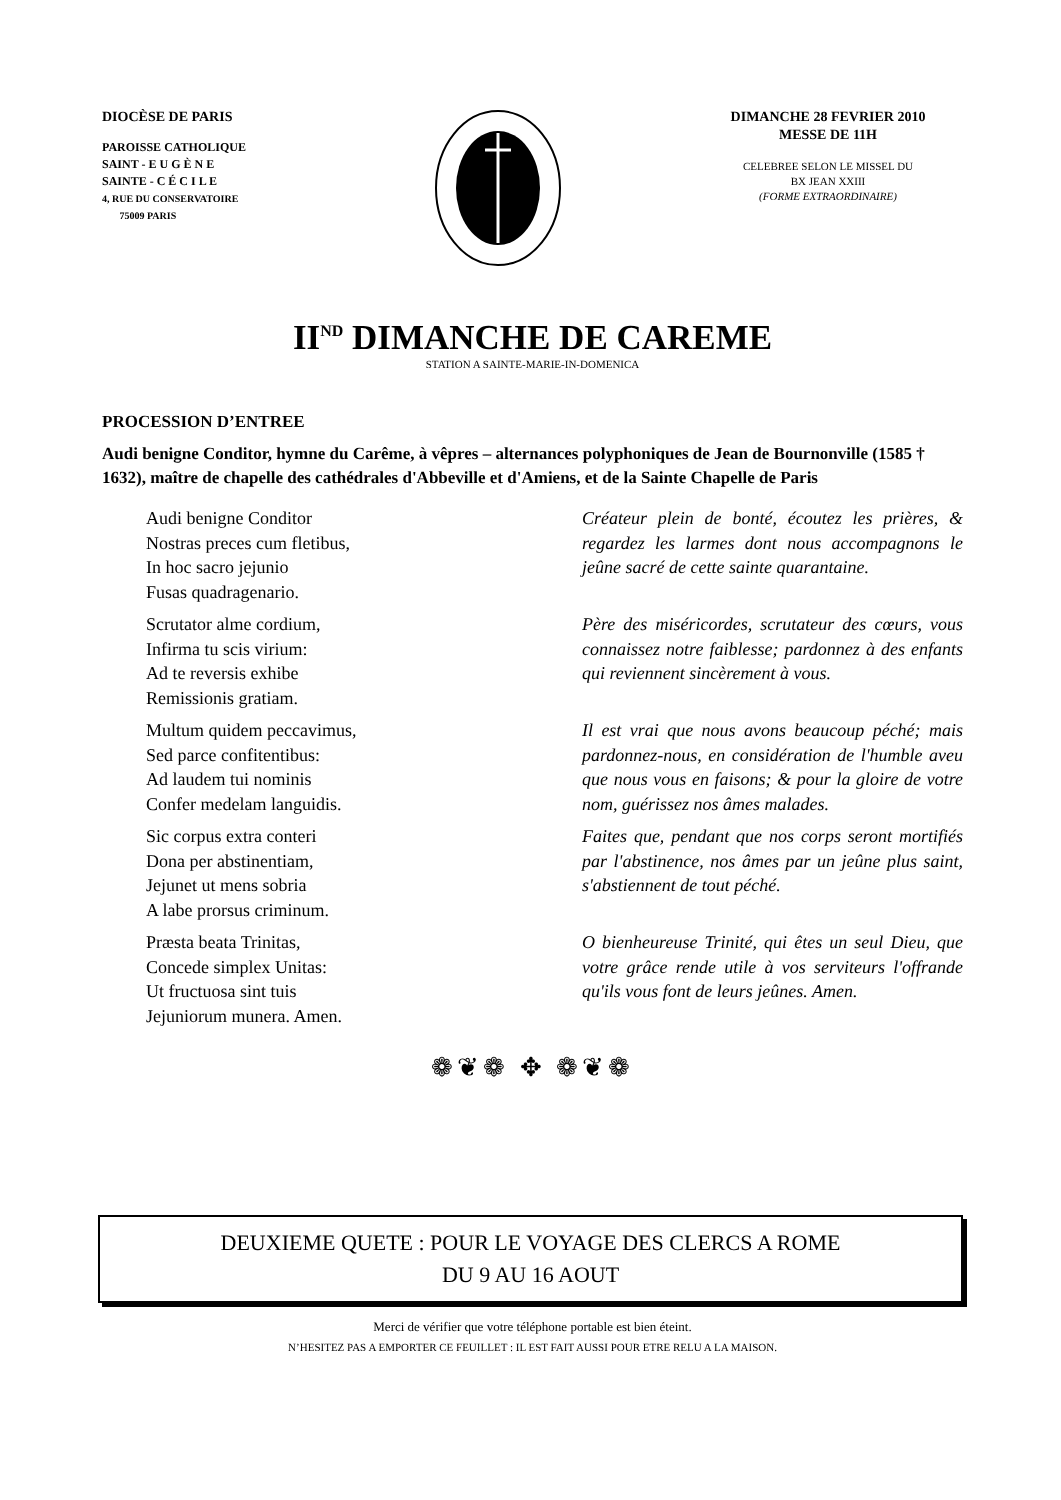DIOCÈSE DE PARIS
PAROISSE CATHOLIQUE
SAINT - E U G È N E
SAINTE - C É C I L E
4, RUE DU CONSERVATOIRE
75009 PARIS
DIMANCHE 28 FEVRIER 2010
MESSE DE 11H
CELEBREE SELON LE MISSEL DU
BX JEAN XXIII
(FORME EXTRAORDINAIRE)
II<sup>ND</sup> DIMANCHE DE CAREME
STATION A SAINTE-MARIE-IN-DOMENICA
PROCESSION D’ENTREE
Audi benigne Conditor, hymne du Carême, à vêpres – alternances polyphoniques de Jean de Bournonville (1585 † 1632), maître de chapelle des cathédrales d'Abbeville et d'Amiens, et de la Sainte Chapelle de Paris
Audi benigne Conditor
Nostras preces cum fletibus,
In hoc sacro jejunio
Fusas quadragenario.
Créateur plein de bonté, écoutez les prières, & regardez les larmes dont nous accompagnons le jeûne sacré de cette sainte quarantaine.
Scrutator alme cordium,
Infirma tu scis virium:
Ad te reversis exhibe
Remissionis gratiam.
Père des miséricordes, scrutateur des cœurs, vous connaissez notre faiblesse; pardonnez à des enfants qui reviennent sincèrement à vous.
Multum quidem peccavimus,
Sed parce confitentibus:
Ad laudem tui nominis
Confer medelam languidis.
Il est vrai que nous avons beaucoup péché; mais pardonnez-nous, en considération de l'humble aveu que nous vous en faisons; & pour la gloire de votre nom, guérissez nos âmes malades.
Sic corpus extra conteri
Dona per abstinentiam,
Jejunet ut mens sobria
A labe prorsus criminum.
Faites que, pendant que nos corps seront mortifiés par l'abstinence, nos âmes par un jeûne plus saint, s'abstiennent de tout péché.
Præsta beata Trinitas,
Concede simplex Unitas:
Ut fructuosa sint tuis
Jejuniorum munera. Amen.
O bienheureuse Trinité, qui êtes un seul Dieu, que votre grâce rende utile à vos serviteurs l'offrande qu'ils vous font de leurs jeûnes. Amen.
❁❦❁ ✥ ❁❦❁
DEUXIEME QUETE : POUR LE VOYAGE DES CLERCS A ROME
DU 9 AU 16 AOUT
Merci de vérifier que votre téléphone portable est bien éteint.
N’HESITEZ PAS A EMPORTER CE FEUILLET : IL EST FAIT AUSSI POUR ETRE RELU A LA MAISON.